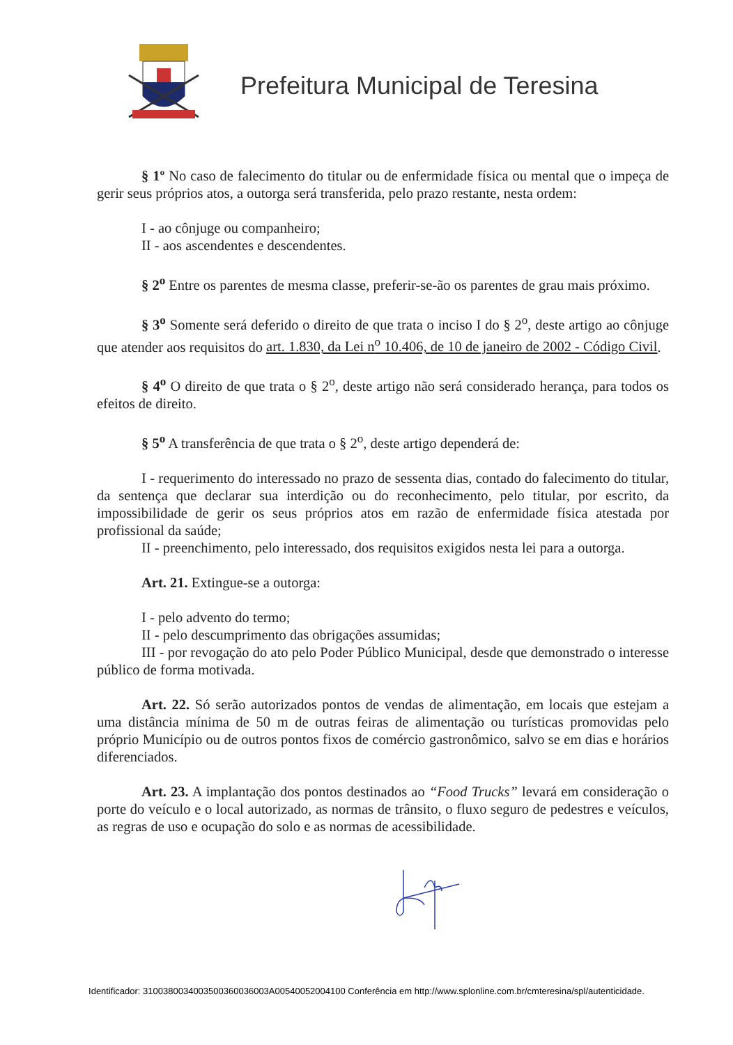Prefeitura Municipal de Teresina
§ 1º No caso de falecimento do titular ou de enfermidade física ou mental que o impeça de gerir seus próprios atos, a outorga será transferida, pelo prazo restante, nesta ordem:
I - ao cônjuge ou companheiro;
II - aos ascendentes e descendentes.
§ 2<sup>o</sup> Entre os parentes de mesma classe, preferir-se-ão os parentes de grau mais próximo.
§ 3<sup>o</sup> Somente será deferido o direito de que trata o inciso I do § 2<sup>o</sup>, deste artigo ao cônjuge que atender aos requisitos do art. 1.830, da Lei n<sup>o</sup> 10.406, de 10 de janeiro de 2002 - Código Civil.
§ 4<sup>o</sup> O direito de que trata o § 2<sup>o</sup>, deste artigo não será considerado herança, para todos os efeitos de direito.
§ 5<sup>o</sup> A transferência de que trata o § 2<sup>o</sup>, deste artigo dependerá de:
I - requerimento do interessado no prazo de sessenta dias, contado do falecimento do titular, da sentença que declarar sua interdição ou do reconhecimento, pelo titular, por escrito, da impossibilidade de gerir os seus próprios atos em razão de enfermidade física atestada por profissional da saúde;
II - preenchimento, pelo interessado, dos requisitos exigidos nesta lei para a outorga.
Art. 21. Extingue-se a outorga:
I - pelo advento do termo;
II - pelo descumprimento das obrigações assumidas;
III - por revogação do ato pelo Poder Público Municipal, desde que demonstrado o interesse público de forma motivada.
Art. 22. Só serão autorizados pontos de vendas de alimentação, em locais que estejam a uma distância mínima de 50 m de outras feiras de alimentação ou turísticas promovidas pelo próprio Município ou de outros pontos fixos de comércio gastronômico, salvo se em dias e horários diferenciados.
Art. 23. A implantação dos pontos destinados ao “Food Trucks” levará em consideração o porte do veículo e o local autorizado, as normas de trânsito, o fluxo seguro de pedestres e veículos, as regras de uso e ocupação do solo e as normas de acessibilidade.
Identificador: 3100380034003500360036003A00540052004100 Conferência em http://www.splonline.com.br/cmteresina/spl/autenticidade.